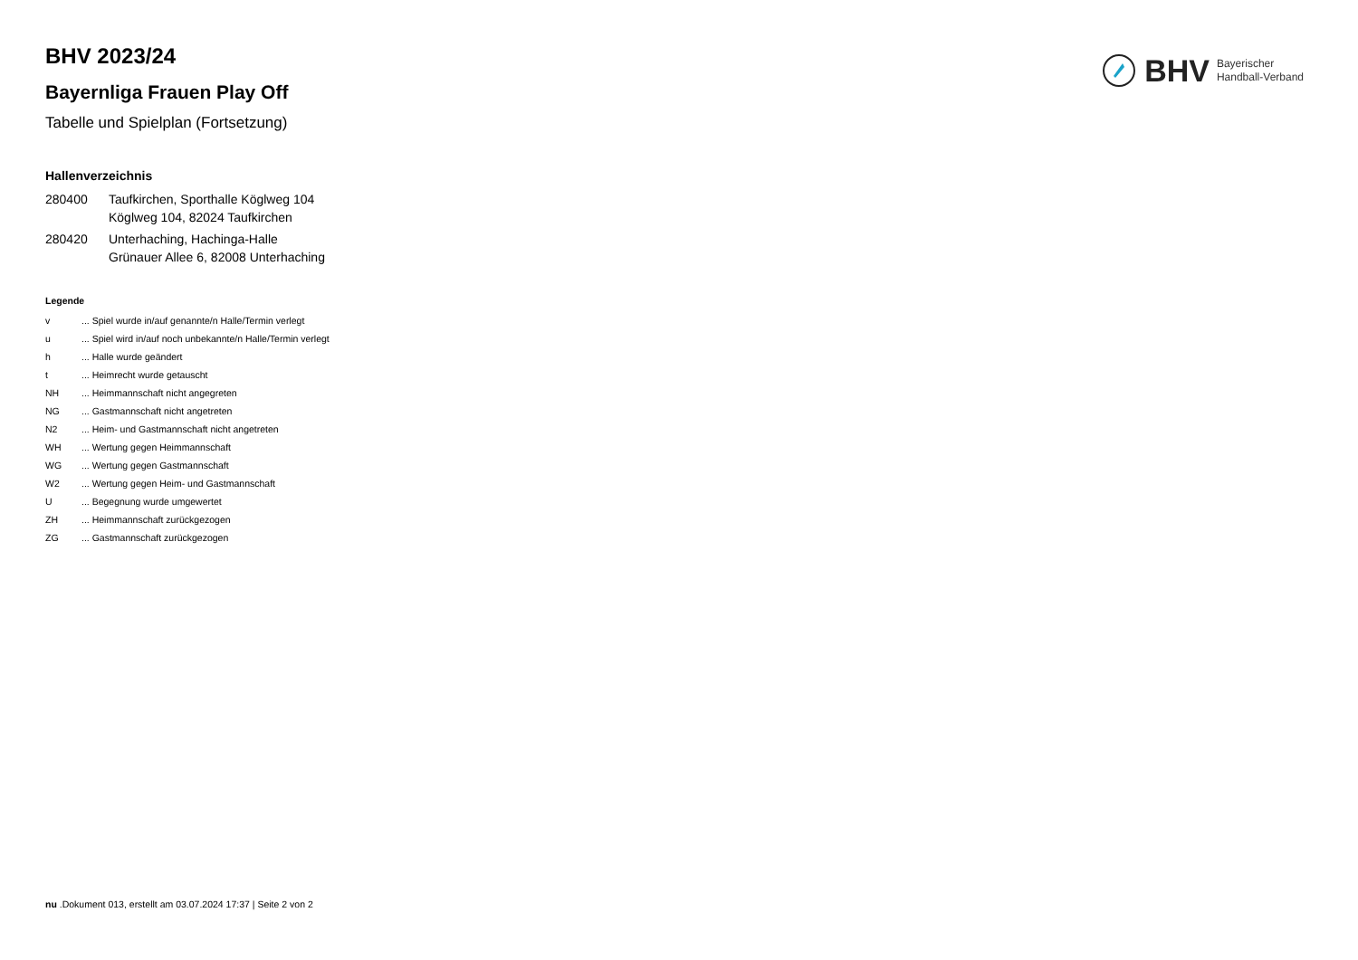BHV Bayerischer
Handball-Verband
BHV 2023/24
Bayernliga Frauen Play Off
Tabelle und Spielplan (Fortsetzung)
Hallenverzeichnis
| 280400 | Taufkirchen, Sporthalle Köglweg 104 Köglweg 104, 82024 Taufkirchen |
| 280420 | Unterhaching, Hachinga-Halle Grünauer Allee 6, 82008 Unterhaching |
Legende
| v | ... Spiel wurde in/auf genannte/n Halle/Termin verlegt |
| u | ... Spiel wird in/auf noch unbekannte/n Halle/Termin verlegt |
| h | ... Halle wurde geändert |
| t | ... Heimrecht wurde getauscht |
| NH | ... Heimmannschaft nicht angegreten |
| NG | ... Gastmannschaft nicht angetreten |
| N2 | ... Heim- und Gastmannschaft nicht angetreten |
| WH | ... Wertung gegen Heimmannschaft |
| WG | ... Wertung gegen Gastmannschaft |
| W2 | ... Wertung gegen Heim- und Gastmannschaft |
| U | ... Begegnung wurde umgewertet |
| ZH | ... Heimmannschaft zurückgezogen |
| ZG | ... Gastmannschaft zurückgezogen |
nu .Dokument 013, erstellt am 03.07.2024 17:37 | Seite 2 von 2